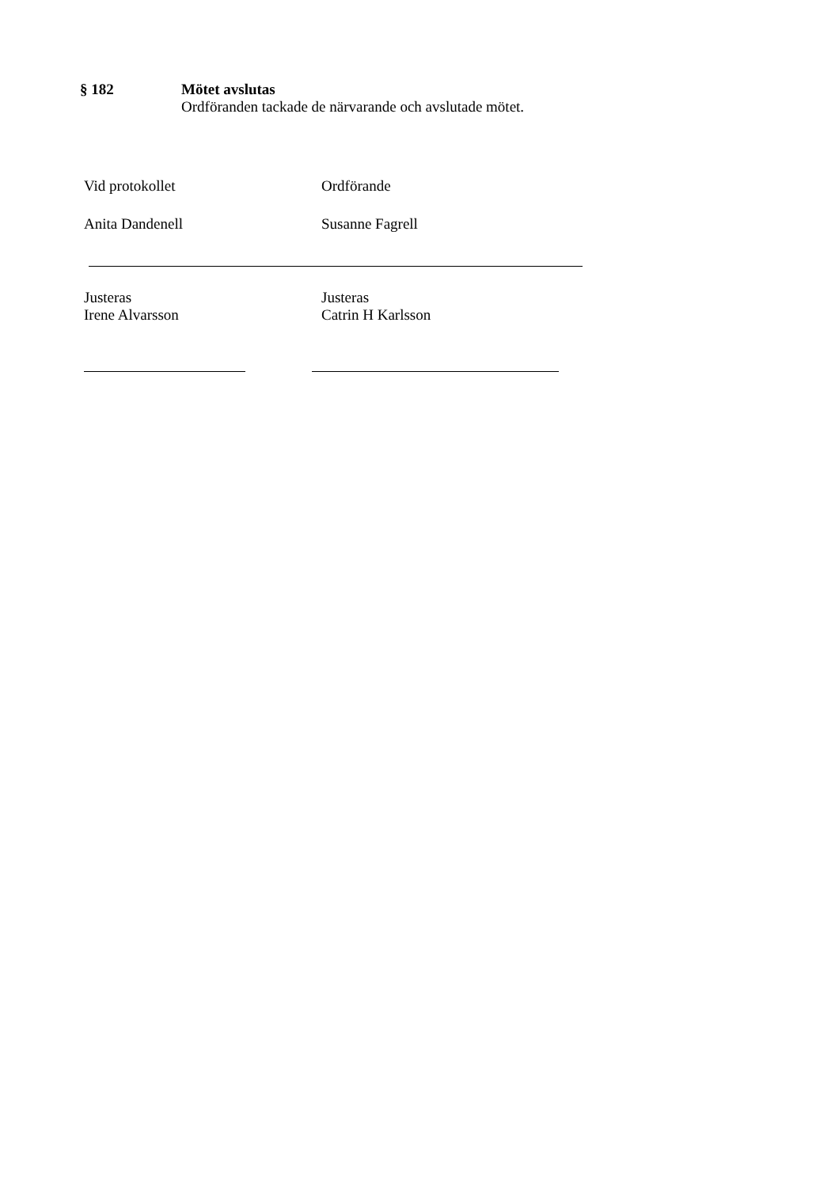§ 182 Mötet avslutas
Ordföranden tackade de närvarande och avslutade mötet.
Vid protokollet Ordförande
Anita Dandenell Susanne Fagrell
Justeras
Irene Alvarsson
Justeras
Catrin H Karlsson